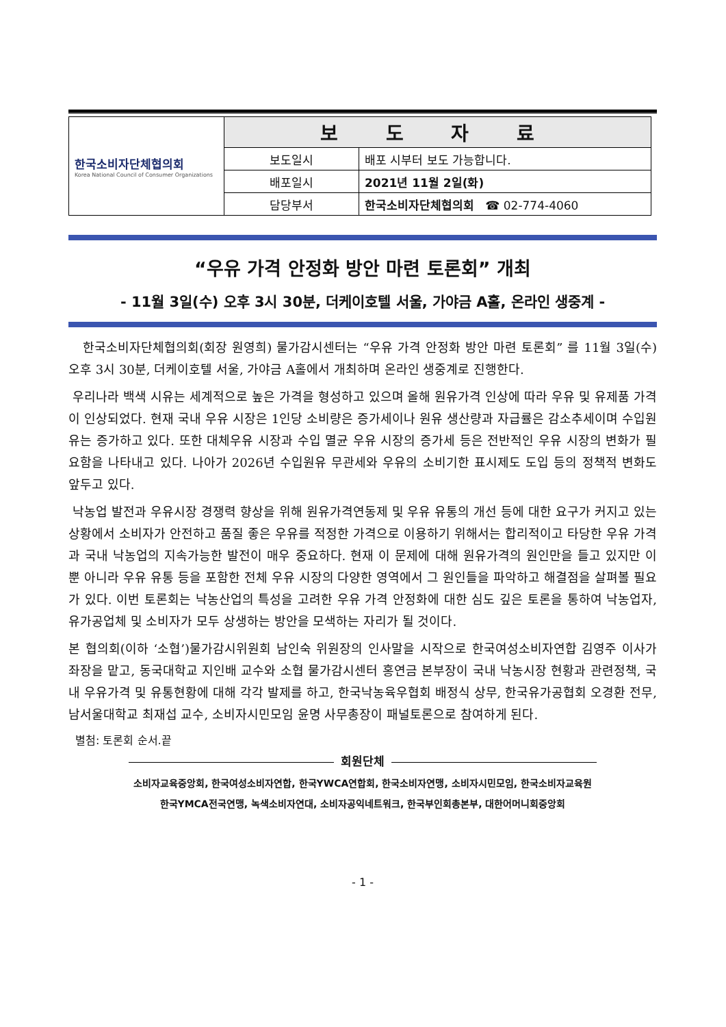| 한국소비자단체협의회 Korea National Council of Consumer Organizations | 보 도 자 료 | |
| | 보도일시 | 배포 시부터 보도 가능합니다. |
| | 배포일시 | 2021년 11월 2일(화) |
| | 담당부서 | 한국소비자단체협의회 ☎ 02-774-4060 |
“우유 가격 안정화 방안 마련 토론회” 개최
- 11월 3일(수) 오후 3시 30분, 더케이호텔 서울, 가야금 A홀, 온라인 생중계 -
한국소비자단체협의회(회장 원영희) 물가감시센터는 “우유 가격 안정화 방안 마련 토론회” 를 11월 3일(수) 오후 3시 30분, 더케이호텔 서울, 가야금 A홀에서 개최하며 온라인 생중계로 진행한다.
우리나라 백색 시유는 세계적으로 높은 가격을 형성하고 있으며 올해 원유가격 인상에 따라 우유 및 유제품 가격이 인상되었다. 현재 국내 우유 시장은 1인당 소비량은 증가세이나 원유 생산량과 자급률은 감소추세이며 수입원유는 증가하고 있다. 또한 대체우유 시장과 수입 멸균 우유 시장의 증가세 등은 전반적인 우유 시장의 변화가 필요함을 나타내고 있다. 나아가 2026년 수입원유 무관세와 우유의 소비기한 표시제도 도입 등의 정책적 변화도 앞두고 있다.
낙농업 발전과 우유시장 경쟁력 향상을 위해 원유가격연동제 및 우유 유통의 개선 등에 대한 요구가 커지고 있는 상황에서 소비자가 안전하고 품질 좋은 우유를 적정한 가격으로 이용하기 위해서는 합리적이고 타당한 우유 가격과 국내 낙농업의 지속가능한 발전이 매우 중요하다. 현재 이 문제에 대해 원유가격의 원인만을 들고 있지만 이 뿐 아니라 우유 유통 등을 포함한 전체 우유 시장의 다양한 영역에서 그 원인들을 파악하고 해결점을 살펴볼 필요가 있다. 이번 토론회는 낙농산업의 특성을 고려한 우유 가격 안정화에 대한 심도 깊은 토론을 통하여 낙농업자, 유가공업체 및 소비자가 모두 상생하는 방안을 모색하는 자리가 될 것이다.
본 협의회(이하 ‘소협’)물가감시위원회 남인숙 위원장의 인사말을 시작으로 한국여성소비자연합 김영주 이사가 좌장을 맡고, 동국대학교 지인배 교수와 소협 물가감시센터 홍연금 본부장이 국내 낙농시장 현황과 관련정책, 국내 우유가격 및 유통현황에 대해 각각 발제를 하고, 한국낙농육우협회 배정식 상무, 한국유가공협회 오경환 전무, 남서울대학교 최재섭 교수, 소비자시민모임 윤명 사무총장이 패널토론으로 참여하게 된다.
별첨: 토론회 순서.끝
회원단체
소비자교육중앙회, 한국여성소비자연합, 한국YWCA연합회, 한국소비자연맹, 소비자시민모임, 한국소비자교육원
한국YMCA전국연맹, 녹색소비자연대, 소비자공익네트워크, 한국부인회총본부, 대한어머니회중앙회
- 1 -